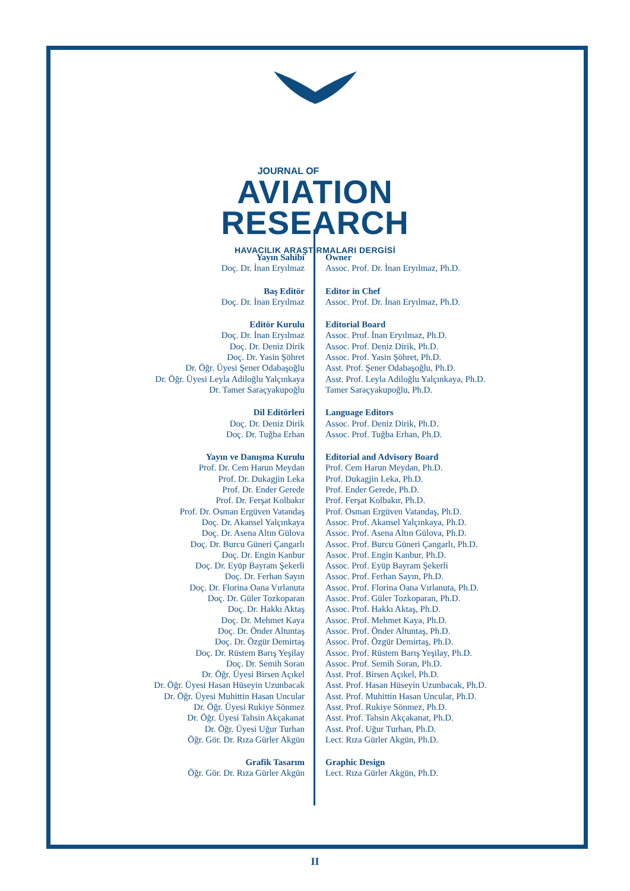JOURNAL OF
AVIATION
RESEARCH
HAVACILIK ARAŞTIRMALARI DERGİSİ
Yayın Sahibi
Doç. Dr. İnan Eryılmaz
Baş Editör
Doç. Dr. İnan Eryılmaz
Editör Kurulu
Doç. Dr. İnan Eryılmaz
Doç. Dr. Deniz Dirik
Doç. Dr. Yasin Şöhret
Dr. Öğr. Üyesi Şener Odabaşoğlu
Dr. Öğr. Üyesi Leyla Adiloğlu Yalçınkaya
Dr. Tamer Saraçyakupoğlu
Dil Editörleri
Doç. Dr. Deniz Dirik
Doç. Dr. Tuğba Erhan
Yayın ve Danışma Kurulu
Prof. Dr. Cem Harun Meydan
Prof. Dr. Dukagjin Leka
Prof. Dr. Ender Gerede
Prof. Dr. Ferşat Kolbakır
Prof. Dr. Osman Ergüven Vatandaş
Doç. Dr. Akansel Yalçınkaya
Doç. Dr. Asena Altın Gülova
Doç. Dr. Burcu Güneri Çangarlı
Doç. Dr. Engin Kanbur
Doç. Dr. Eyüp Bayram Şekerli
Doç. Dr. Ferhan Sayın
Doç. Dr. Florina Oana Vırlanuta
Doç. Dr. Güler Tozkoparan
Doç. Dr. Hakkı Aktaş
Doç. Dr. Mehmet Kaya
Doç. Dr. Önder Altuntaş
Doç. Dr. Özgür Demirtaş
Doç. Dr. Rüstem Barış Yeşilay
Doç. Dr. Semih Soran
Dr. Öğr. Üyesi Birsen Açıkel
Dr. Öğr. Üyesi Hasan Hüseyin Uzunbacak
Dr. Öğr. Üyesi Muhittin Hasan Uncular
Dr. Öğr. Üyesi Rukiye Sönmez
Dr. Öğr. Üyesi Tahsin Akçakanat
Dr. Öğr. Üyesi Uğur Turhan
Öğr. Gör. Dr. Rıza Gürler Akgün
Grafik Tasarım
Öğr. Gör. Dr. Rıza Gürler Akgün
Owner
Assoc. Prof. Dr. İnan Eryılmaz, Ph.D.
Editor in Chef
Assoc. Prof. Dr. İnan Eryılmaz, Ph.D.
Editorial Board
Assoc. Prof. İnan Eryılmaz, Ph.D.
Assoc. Prof. Deniz Dirik, Ph.D.
Assoc. Prof. Yasin Şöhret, Ph.D.
Asst. Prof. Şener Odabaşoğlu, Ph.D.
Asst. Prof. Leyla Adiloğlu Yalçınkaya, Ph.D.
Tamer Saraçyakupoğlu, Ph.D.
Language Editors
Assoc. Prof. Deniz Dirik, Ph.D.
Assoc. Prof. Tuğba Erhan, Ph.D.
Editorial and Advisory Board
Prof. Cem Harun Meydan, Ph.D.
Prof. Dukagjin Leka, Ph.D.
Prof. Ender Gerede, Ph.D.
Prof. Ferşat Kolbakır, Ph.D.
Prof. Osman Ergüven Vatandaş, Ph.D.
Assoc. Prof. Akansel Yalçınkaya, Ph.D.
Assoc. Prof. Asena Altın Gülova, Ph.D.
Assoc. Prof. Burcu Güneri Çangarlı, Ph.D.
Assoc. Prof. Engin Kanbur, Ph.D.
Assoc. Prof. Eyüp Bayram Şekerli
Assoc. Prof. Ferhan Sayın, Ph.D.
Assoc. Prof. Florina Oana Vırlanuta, Ph.D.
Assoc. Prof. Güler Tozkoparan, Ph.D.
Assoc. Prof. Hakkı Aktaş, Ph.D.
Assoc. Prof. Mehmet Kaya, Ph.D.
Assoc. Prof. Önder Altuntaş, Ph.D.
Assoc. Prof. Özgür Demirtaş, Ph.D.
Assoc. Prof. Rüstem Barış Yeşilay, Ph.D.
Assoc. Prof. Semih Soran, Ph.D.
Asst. Prof. Birsen Açıkel, Ph.D.
Asst. Prof. Hasan Hüseyin Uzunbacak, Ph.D.
Asst. Prof. Muhittin Hasan Uncular, Ph.D.
Asst. Prof. Rukiye Sönmez, Ph.D.
Asst. Prof. Tahsin Akçakanat, Ph.D.
Asst. Prof. Uğur Turhan, Ph.D.
Lect. Rıza Gürler Akgün, Ph.D.
Graphic Design
Lect. Rıza Gürler Akgün, Ph.D.
II